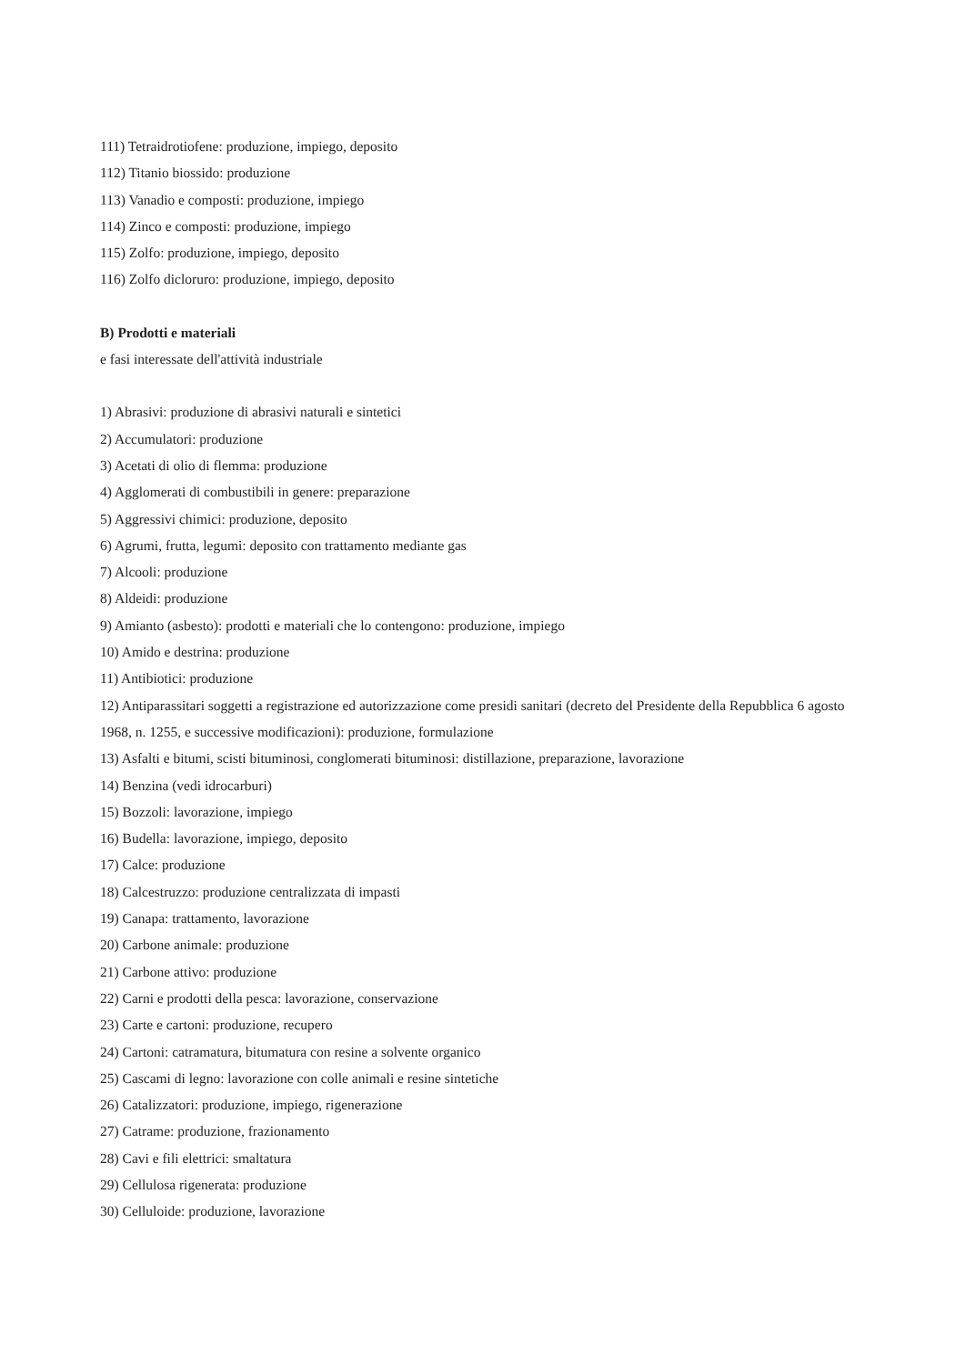111) Tetraidrotiofene: produzione, impiego, deposito
112) Titanio biossido: produzione
113) Vanadio e composti: produzione, impiego
114) Zinco e composti: produzione, impiego
115) Zolfo: produzione, impiego, deposito
116) Zolfo dicloruro: produzione, impiego, deposito
B) Prodotti e materiali
e fasi interessate dell'attività industriale
1) Abrasivi: produzione di abrasivi naturali e sintetici
2) Accumulatori: produzione
3) Acetati di olio di flemma: produzione
4) Agglomerati di combustibili in genere: preparazione
5) Aggressivi chimici: produzione, deposito
6) Agrumi, frutta, legumi: deposito con trattamento mediante gas
7) Alcooli: produzione
8) Aldeidi: produzione
9) Amianto (asbesto): prodotti e materiali che lo contengono: produzione, impiego
10) Amido e destrina: produzione
11) Antibiotici: produzione
12) Antiparassitari soggetti a registrazione ed autorizzazione come presidi sanitari (decreto del Presidente della Repubblica 6 agosto 1968, n. 1255, e successive modificazioni): produzione, formulazione
13) Asfalti e bitumi, scisti bituminosi, conglomerati bituminosi: distillazione, preparazione, lavorazione
14) Benzina (vedi idrocarburi)
15) Bozzoli: lavorazione, impiego
16) Budella: lavorazione, impiego, deposito
17) Calce: produzione
18) Calcestruzzo: produzione centralizzata di impasti
19) Canapa: trattamento, lavorazione
20) Carbone animale: produzione
21) Carbone attivo: produzione
22) Carni e prodotti della pesca: lavorazione, conservazione
23) Carte e cartoni: produzione, recupero
24) Cartoni: catramatura, bitumatura con resine a solvente organico
25) Cascami di legno: lavorazione con colle animali e resine sintetiche
26) Catalizzatori: produzione, impiego, rigenerazione
27) Catrame: produzione, frazionamento
28) Cavi e fili elettrici: smaltatura
29) Cellulosa rigenerata: produzione
30) Celluloide: produzione, lavorazione